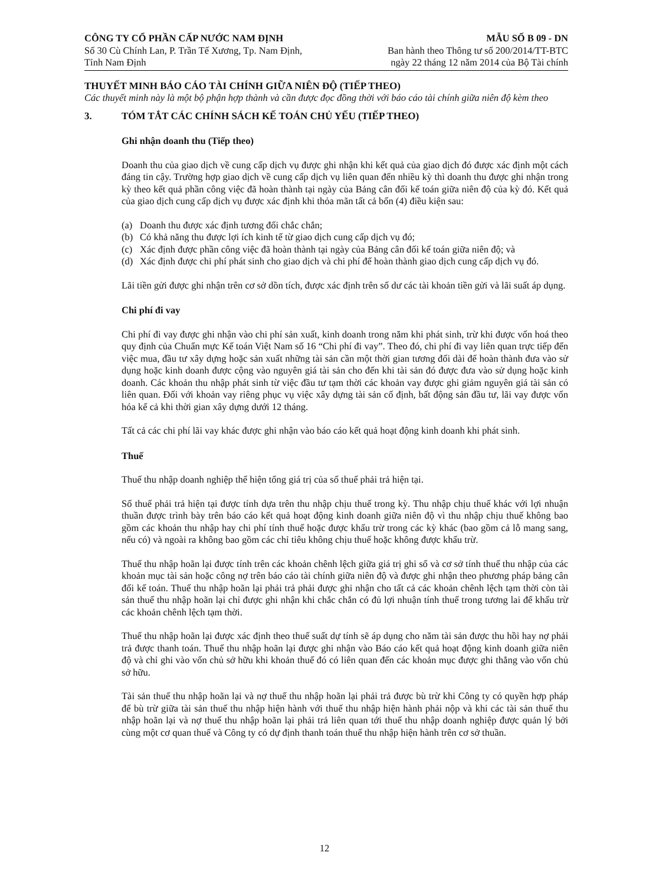CÔNG TY CỔ PHẦN CẤP NƯỚC NAM ĐỊNH
Số 30 Cù Chính Lan, P. Trần Tế Xương, Tp. Nam Định,
Tỉnh Nam Định
MẪU SỐ B 09 - DN
Ban hành theo Thông tư số 200/2014/TT-BTC
ngày 22 tháng 12 năm 2014 của Bộ Tài chính
THUYẾT MINH BÁO CÁO TÀI CHÍNH GIỮA NIÊN ĐỘ (TIẾP THEO)
Các thuyết minh này là một bộ phận hợp thành và cần được đọc đồng thời với báo cáo tài chính giữa niên độ kèm theo
3. TÓM TẮT CÁC CHÍNH SÁCH KẾ TOÁN CHỦ YẾU (TIẾP THEO)
Ghi nhận doanh thu (Tiếp theo)
Doanh thu của giao dịch về cung cấp dịch vụ được ghi nhận khi kết quả của giao dịch đó được xác định một cách đáng tin cậy. Trường hợp giao dịch về cung cấp dịch vụ liên quan đến nhiều kỳ thì doanh thu được ghi nhận trong kỳ theo kết quả phần công việc đã hoàn thành tại ngày của Bảng cân đối kế toán giữa niên độ của kỳ đó. Kết quả của giao dịch cung cấp dịch vụ được xác định khi thỏa mãn tất cả bốn (4) điều kiện sau:
(a) Doanh thu được xác định tương đối chắc chắn;
(b) Có khả năng thu được lợi ích kinh tế từ giao dịch cung cấp dịch vụ đó;
(c) Xác định được phần công việc đã hoàn thành tại ngày của Bảng cân đối kế toán giữa niên độ; và
(d) Xác định được chi phí phát sinh cho giao dịch và chi phí để hoàn thành giao dịch cung cấp dịch vụ đó.
Lãi tiền gửi được ghi nhận trên cơ sở dồn tích, được xác định trên số dư các tài khoản tiền gửi và lãi suất áp dụng.
Chi phí đi vay
Chi phí đi vay được ghi nhận vào chi phí sản xuất, kinh doanh trong năm khi phát sinh, trừ khi được vốn hoá theo quy định của Chuẩn mực Kế toán Việt Nam số 16 “Chi phí đi vay”. Theo đó, chi phí đi vay liên quan trực tiếp đến việc mua, đầu tư xây dựng hoặc sản xuất những tài sản cần một thời gian tương đối dài để hoàn thành đưa vào sử dụng hoặc kinh doanh được cộng vào nguyên giá tài sản cho đến khi tài sản đó được đưa vào sử dụng hoặc kinh doanh. Các khoản thu nhập phát sinh từ việc đầu tư tạm thời các khoản vay được ghi giảm nguyên giá tài sản có liên quan. Đối với khoản vay riêng phục vụ việc xây dựng tài sản cố định, bất động sản đầu tư, lãi vay được vốn hóa kể cả khi thời gian xây dựng dưới 12 tháng.
Tất cả các chi phí lãi vay khác được ghi nhận vào báo cáo kết quả hoạt động kinh doanh khi phát sinh.
Thuế
Thuế thu nhập doanh nghiệp thể hiện tổng giá trị của số thuế phải trả hiện tại.
Số thuế phải trả hiện tại được tính dựa trên thu nhập chịu thuế trong kỳ. Thu nhập chịu thuế khác với lợi nhuận thuần được trình bày trên báo cáo kết quả hoạt động kinh doanh giữa niên độ vì thu nhập chịu thuế không bao gồm các khoản thu nhập hay chi phí tính thuế hoặc được khấu trừ trong các kỳ khác (bao gồm cả lỗ mang sang, nếu có) và ngoài ra không bao gồm các chỉ tiêu không chịu thuế hoặc không được khấu trừ.
Thuế thu nhập hoãn lại được tính trên các khoản chênh lệch giữa giá trị ghi sổ và cơ sở tính thuế thu nhập của các khoản mục tài sản hoặc công nợ trên báo cáo tài chính giữa niên độ và được ghi nhận theo phương pháp bảng cân đối kế toán. Thuế thu nhập hoãn lại phải trả phải được ghi nhận cho tất cả các khoản chênh lệch tạm thời còn tài sản thuế thu nhập hoãn lại chỉ được ghi nhận khi chắc chắn có đủ lợi nhuận tính thuế trong tương lai để khấu trừ các khoản chênh lệch tạm thời.
Thuế thu nhập hoãn lại được xác định theo thuế suất dự tính sẽ áp dụng cho năm tài sản được thu hồi hay nợ phải trả được thanh toán. Thuế thu nhập hoãn lại được ghi nhận vào Báo cáo kết quả hoạt động kinh doanh giữa niên độ và chỉ ghi vào vốn chủ sở hữu khi khoản thuế đó có liên quan đến các khoản mục được ghi thẳng vào vốn chủ sở hữu.
Tài sản thuế thu nhập hoãn lại và nợ thuế thu nhập hoãn lại phải trả được bù trừ khi Công ty có quyền hợp pháp để bù trừ giữa tài sản thuế thu nhập hiện hành với thuế thu nhập hiện hành phải nộp và khi các tài sản thuế thu nhập hoãn lại và nợ thuế thu nhập hoãn lại phải trả liên quan tới thuế thu nhập doanh nghiệp được quản lý bởi cùng một cơ quan thuế và Công ty có dự định thanh toán thuế thu nhập hiện hành trên cơ sở thuần.
12